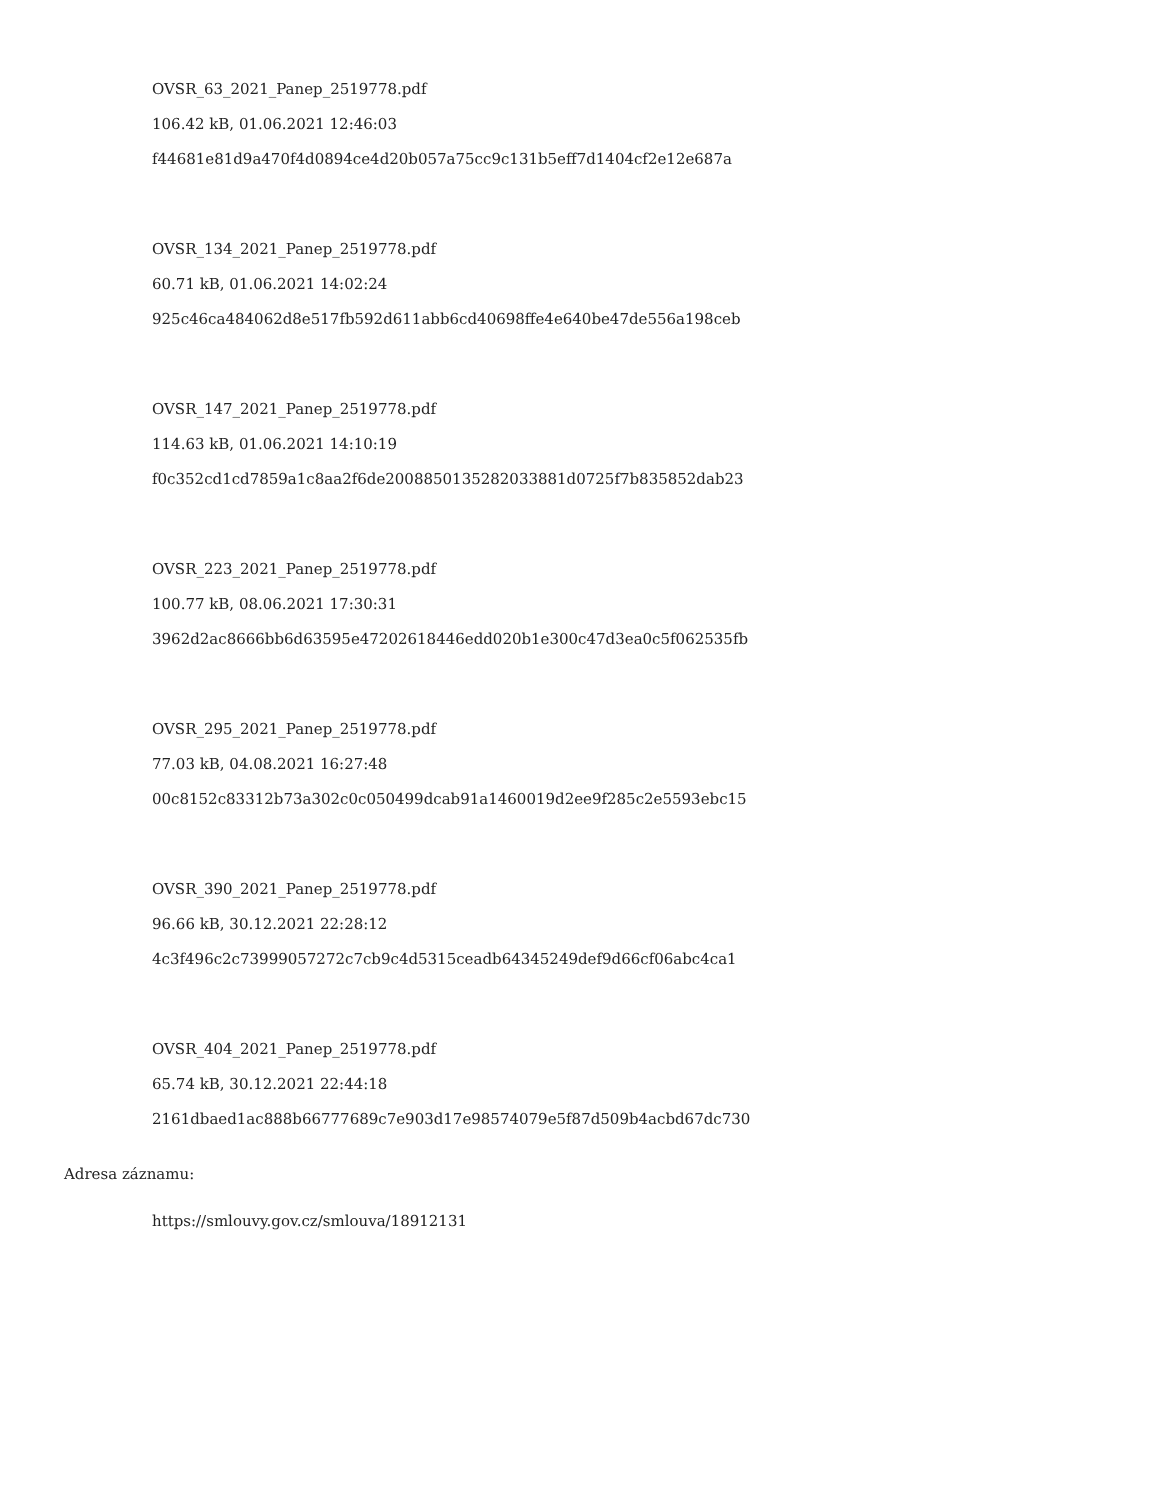OVSR_63_2021_Panep_2519778.pdf
106.42 kB, 01.06.2021 12:46:03
f44681e81d9a470f4d0894ce4d20b057a75cc9c131b5eff7d1404cf2e12e687a
OVSR_134_2021_Panep_2519778.pdf
60.71 kB, 01.06.2021 14:02:24
925c46ca484062d8e517fb592d611abb6cd40698ffe4e640be47de556a198ceb
OVSR_147_2021_Panep_2519778.pdf
114.63 kB, 01.06.2021 14:10:19
f0c352cd1cd7859a1c8aa2f6de2008850135282033881d0725f7b835852dab23
OVSR_223_2021_Panep_2519778.pdf
100.77 kB, 08.06.2021 17:30:31
3962d2ac8666bb6d63595e47202618446edd020b1e300c47d3ea0c5f062535fb
OVSR_295_2021_Panep_2519778.pdf
77.03 kB, 04.08.2021 16:27:48
00c8152c83312b73a302c0c050499dcab91a1460019d2ee9f285c2e5593ebc15
OVSR_390_2021_Panep_2519778.pdf
96.66 kB, 30.12.2021 22:28:12
4c3f496c2c73999057272c7cb9c4d5315ceadb64345249def9d66cf06abc4ca1
OVSR_404_2021_Panep_2519778.pdf
65.74 kB, 30.12.2021 22:44:18
2161dbaed1ac888b66777689c7e903d17e98574079e5f87d509b4acbd67dc730
Adresa záznamu:
https://smlouvy.gov.cz/smlouva/18912131